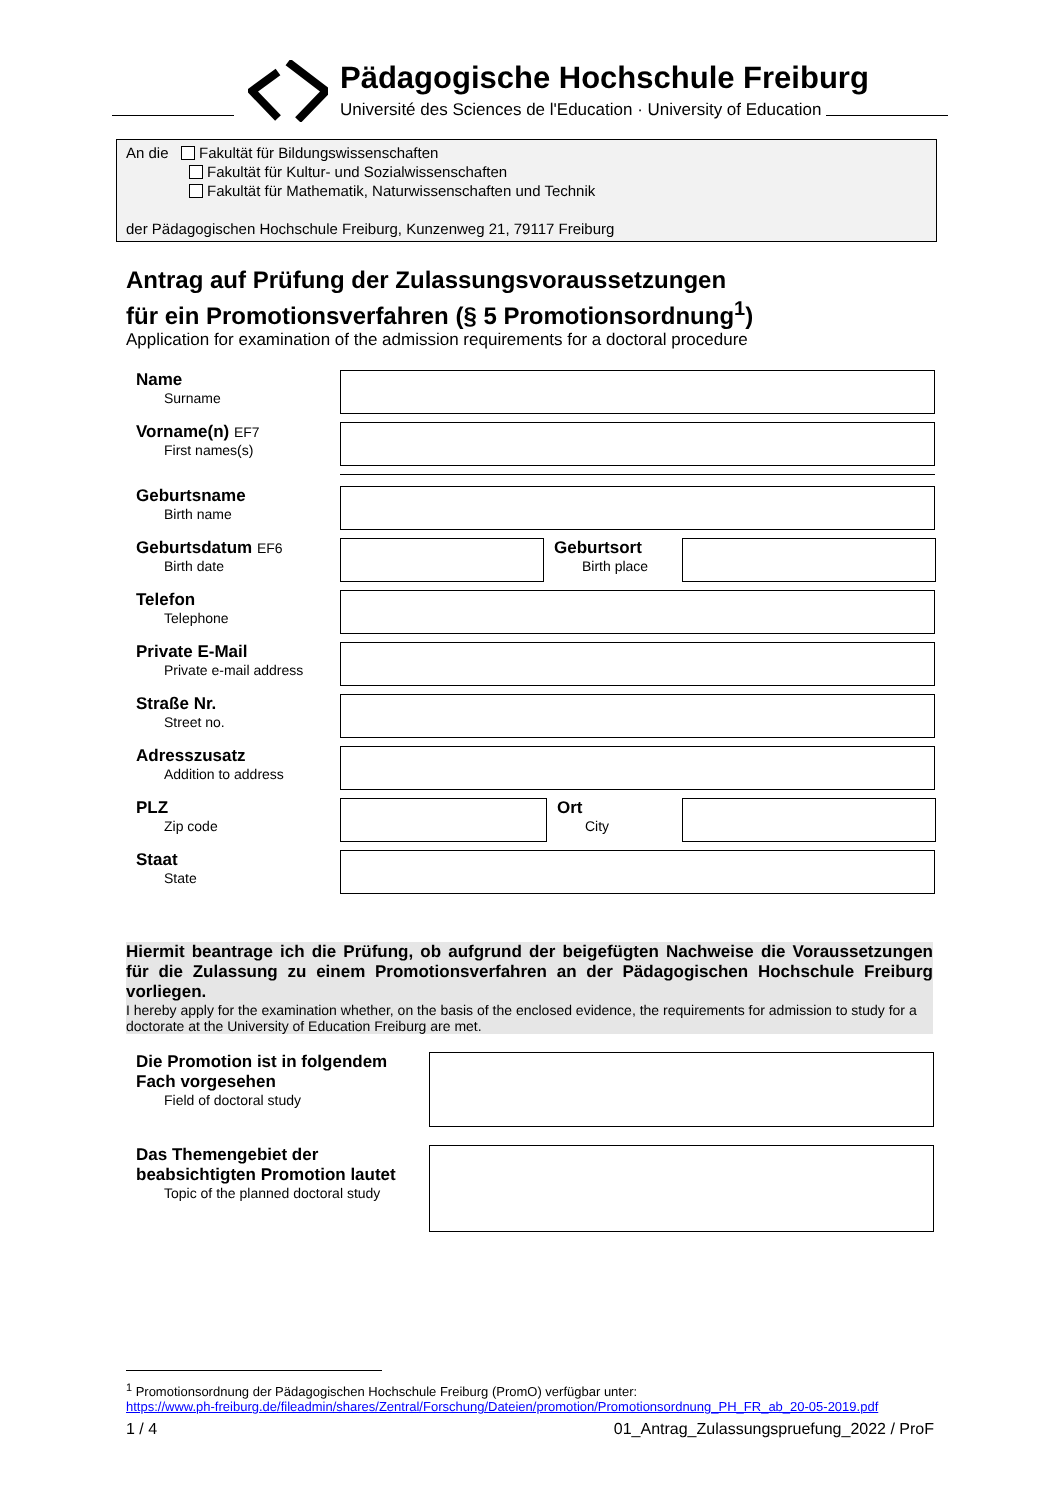Pädagogische Hochschule Freiburg
Université des Sciences de l'Education · University of Education
An die Fakultät für Bildungswissenschaften
Fakultät für Kultur- und Sozialwissenschaften
Fakultät für Mathematik, Naturwissenschaften und Technik
der Pädagogischen Hochschule Freiburg, Kunzenweg 21, 79117 Freiburg
Antrag auf Prüfung der Zulassungsvoraussetzungen
für ein Promotionsverfahren (§ 5 Promotionsordnung<sup>1</sup>)
Application for examination of the admission requirements for a doctoral procedure
Name
Surname
Vorname(n)
EF7
First names(s)
Geburtsname
Birth name
Geburtsdatum
EF6
Birth date
Geburtsort
Birth place
Telefon
Telephone
Private E-Mail
Private e-mail address
Straße Nr.
Street no.
Adresszusatz
Addition to address
PLZ
Zip code
Ort
City
Staat
State
Hiermit beantrage ich die Prüfung, ob aufgrund der beigefügten Nachweise die Voraussetzungen für die Zulassung zu einem Promotionsverfahren an der Pädagogischen Hochschule Freiburg vorliegen.
I hereby apply for the examination whether, on the basis of the enclosed evidence, the requirements for admission to study for a doctorate at the University of Education Freiburg are met.
Die Promotion ist in folgendem Fach vorgesehen
Field of doctoral study
Das Themengebiet der beabsichtigten Promotion lautet
Topic of the planned doctoral study
<sup>1</sup> Promotionsordnung der Pädagogischen Hochschule Freiburg (PromO) verfügbar unter:
https://www.ph-freiburg.de/fileadmin/shares/Zentral/Forschung/Dateien/promotion/Promotionsordnung_PH_FR_ab_20-05-2019.pdf
1 / 4 01_Antrag_Zulassungspruefung_2022 / ProF